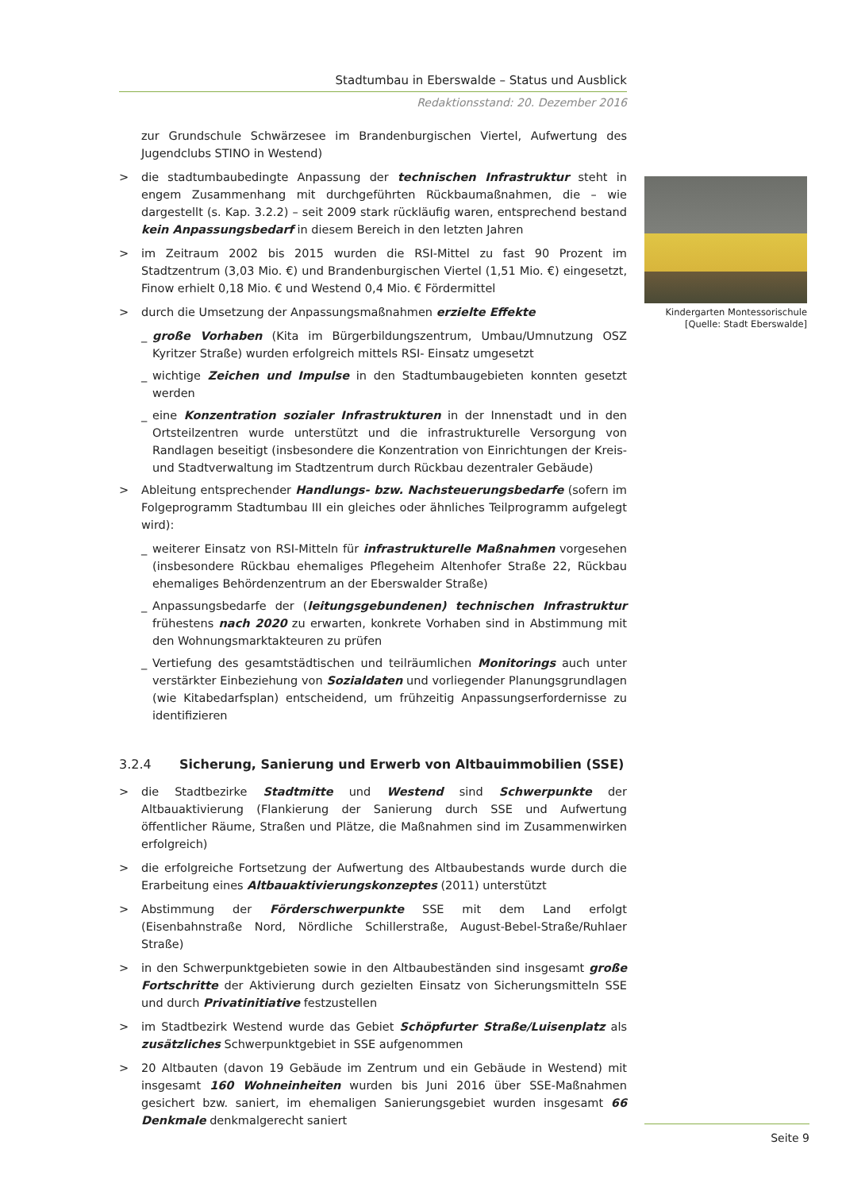Stadtumbau in Eberswalde – Status und Ausblick
Redaktionsstand: 20. Dezember 2016
zur Grundschule Schwärzesee im Brandenburgischen Viertel, Aufwertung des Jugendclubs STINO in Westend)
> die stadtumbaubedingte Anpassung der technischen Infrastruktur steht in engem Zusammenhang mit durchgeführten Rückbaumaßnahmen, die – wie dargestellt (s. Kap. 3.2.2) – seit 2009 stark rückläufig waren, entsprechend bestand kein Anpassungsbedarf in diesem Bereich in den letzten Jahren
> im Zeitraum 2002 bis 2015 wurden die RSI-Mittel zu fast 90 Prozent im Stadtzentrum (3,03 Mio. €) und Brandenburgischen Viertel (1,51 Mio. €) eingesetzt, Finow erhielt 0,18 Mio. € und Westend 0,4 Mio. € Fördermittel
> durch die Umsetzung der Anpassungsmaßnahmen erzielte Effekte
_ große Vorhaben (Kita im Bürgerbildungszentrum, Umbau/Umnutzung OSZ Kyritzer Straße) wurden erfolgreich mittels RSI- Einsatz umgesetzt
_ wichtige Zeichen und Impulse in den Stadtumbaugebieten konnten gesetzt werden
_ eine Konzentration sozialer Infrastrukturen in der Innenstadt und in den Ortsteilzentren wurde unterstützt und die infrastrukturelle Versorgung von Randlagen beseitigt (insbesondere die Konzentration von Einrichtungen der Kreis- und Stadtverwaltung im Stadtzentrum durch Rückbau dezentraler Gebäude)
> Ableitung entsprechender Handlungs- bzw. Nachsteuerungsbedarfe (sofern im Folgeprogramm Stadtumbau III ein gleiches oder ähnliches Teilprogramm aufgelegt wird):
_ weiterer Einsatz von RSI-Mitteln für infrastrukturelle Maßnahmen vorgesehen (insbesondere Rückbau ehemaliges Pflegeheim Altenhofer Straße 22, Rückbau ehemaliges Behördenzentrum an der Eberswalder Straße)
_ Anpassungsbedarfe der (leitungsgebundenen) technischen Infrastruktur frühestens nach 2020 zu erwarten, konkrete Vorhaben sind in Abstimmung mit den Wohnungsmarktakteuren zu prüfen
_ Vertiefung des gesamtstädtischen und teilräumlichen Monitorings auch unter verstärkter Einbeziehung von Sozialdaten und vorliegender Planungsgrundlagen (wie Kitabedarfsplan) entscheidend, um frühzeitig Anpassungserfordernisse zu identifizieren
3.2.4 Sicherung, Sanierung und Erwerb von Altbauimmobilien (SSE)
> die Stadtbezirke Stadtmitte und Westend sind Schwerpunkte der Altbauaktivierung (Flankierung der Sanierung durch SSE und Aufwertung öffentlicher Räume, Straßen und Plätze, die Maßnahmen sind im Zusammenwirken erfolgreich)
> die erfolgreiche Fortsetzung der Aufwertung des Altbaubestands wurde durch die Erarbeitung eines Altbauaktivierungskonzeptes (2011) unterstützt
> Abstimmung der Förderschwerpunkte SSE mit dem Land erfolgt (Eisenbahnstraße Nord, Nördliche Schillerstraße, August-Bebel-Straße/Ruhlaer Straße)
> in den Schwerpunktgebieten sowie in den Altbaubeständen sind insgesamt große Fortschritte der Aktivierung durch gezielten Einsatz von Sicherungsmitteln SSE und durch Privatinitiative festzustellen
> im Stadtbezirk Westend wurde das Gebiet Schöpfurter Straße/Luisenplatz als zusätzliches Schwerpunktgebiet in SSE aufgenommen
> 20 Altbauten (davon 19 Gebäude im Zentrum und ein Gebäude in Westend) mit insgesamt 160 Wohneinheiten wurden bis Juni 2016 über SSE-Maßnahmen gesichert bzw. saniert, im ehemaligen Sanierungsgebiet wurden insgesamt 66 Denkmale denkmalgerecht saniert
Kindergarten Montessorischule
[Quelle: Stadt Eberswalde]
Seite 9